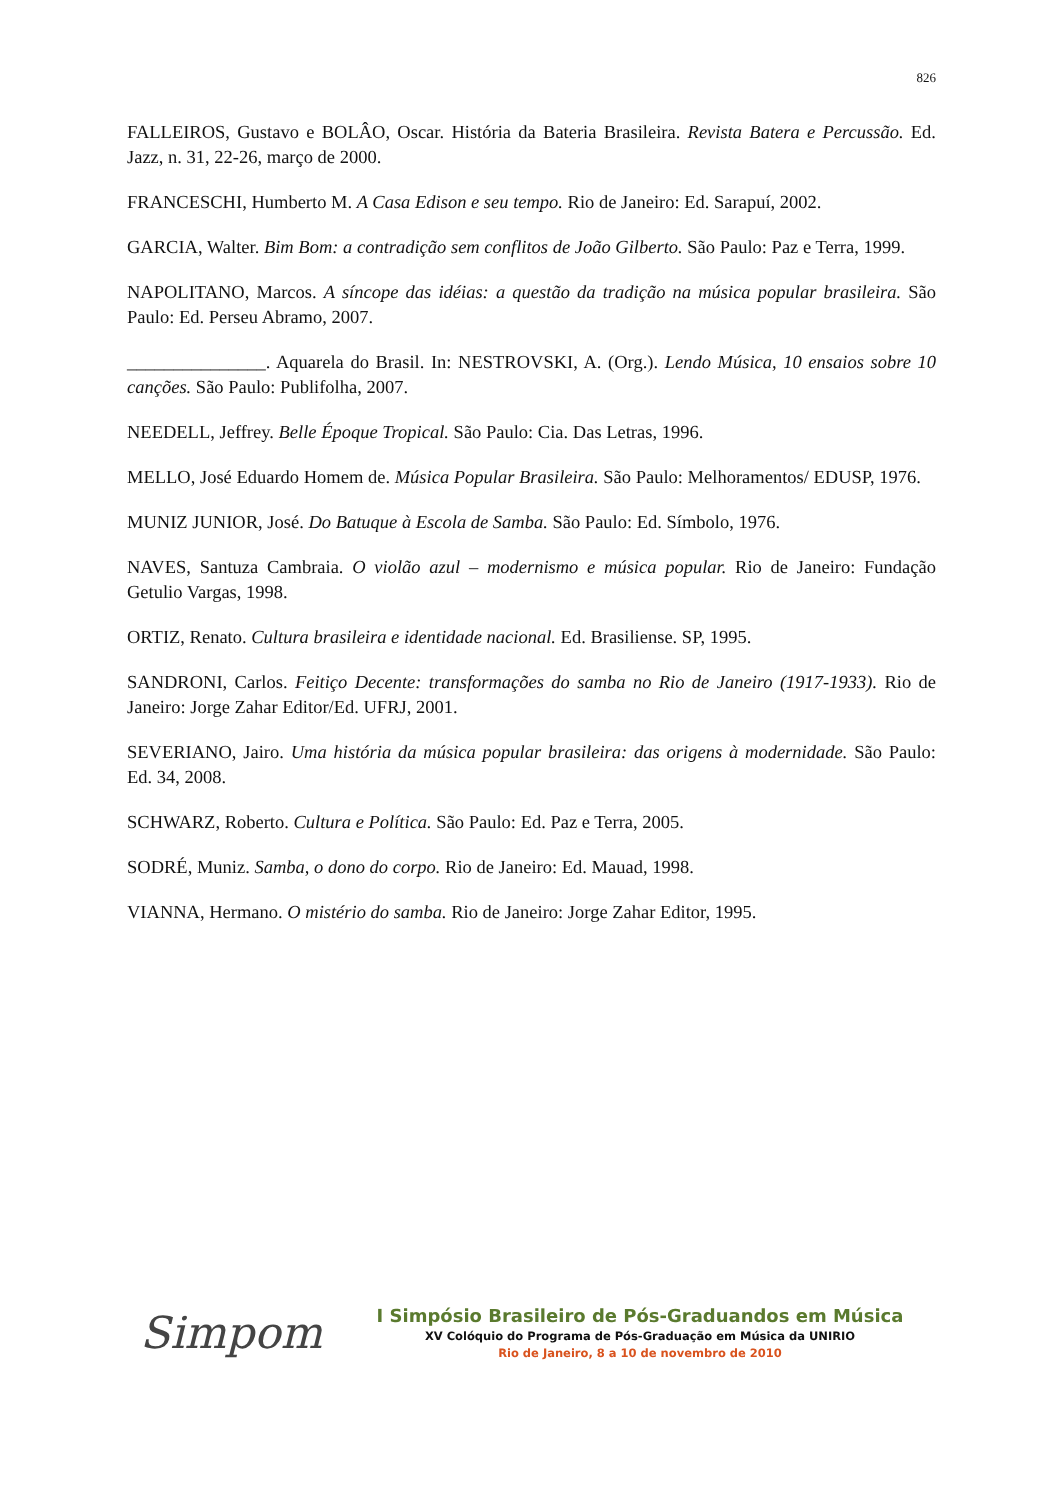826
FALLEIROS, Gustavo e BOLÂO, Oscar. História da Bateria Brasileira. Revista Batera e Percussão. Ed. Jazz, n. 31, 22-26, março de 2000.
FRANCESCHI, Humberto M. A Casa Edison e seu tempo. Rio de Janeiro: Ed. Sarapuí, 2002.
GARCIA, Walter. Bim Bom: a contradição sem conflitos de João Gilberto. São Paulo: Paz e Terra, 1999.
NAPOLITANO, Marcos. A síncope das idéias: a questão da tradição na música popular brasileira. São Paulo: Ed. Perseu Abramo, 2007.
_______________. Aquarela do Brasil. In: NESTROVSKI, A. (Org.). Lendo Música, 10 ensaios sobre 10 canções. São Paulo: Publifolha, 2007.
NEEDELL, Jeffrey. Belle Époque Tropical. São Paulo: Cia. Das Letras, 1996.
MELLO, José Eduardo Homem de. Música Popular Brasileira. São Paulo: Melhoramentos/ EDUSP, 1976.
MUNIZ JUNIOR, José. Do Batuque à Escola de Samba. São Paulo: Ed. Símbolo, 1976.
NAVES, Santuza Cambraia. O violão azul – modernismo e música popular. Rio de Janeiro: Fundação Getulio Vargas, 1998.
ORTIZ, Renato. Cultura brasileira e identidade nacional. Ed. Brasiliense. SP, 1995.
SANDRONI, Carlos. Feitiço Decente: transformações do samba no Rio de Janeiro (1917-1933). Rio de Janeiro: Jorge Zahar Editor/Ed. UFRJ, 2001.
SEVERIANO, Jairo. Uma história da música popular brasileira: das origens à modernidade. São Paulo: Ed. 34, 2008.
SCHWARZ, Roberto. Cultura e Política. São Paulo: Ed. Paz e Terra, 2005.
SODRÉ, Muniz. Samba, o dono do corpo. Rio de Janeiro: Ed. Mauad, 1998.
VIANNA, Hermano. O mistério do samba. Rio de Janeiro: Jorge Zahar Editor, 1995.
Simpom
I Simpósio Brasileiro de Pós-Graduandos em Música
XV Colóquio do Programa de Pós-Graduação em Música da UNIRIO
Rio de Janeiro, 8 a 10 de novembro de 2010